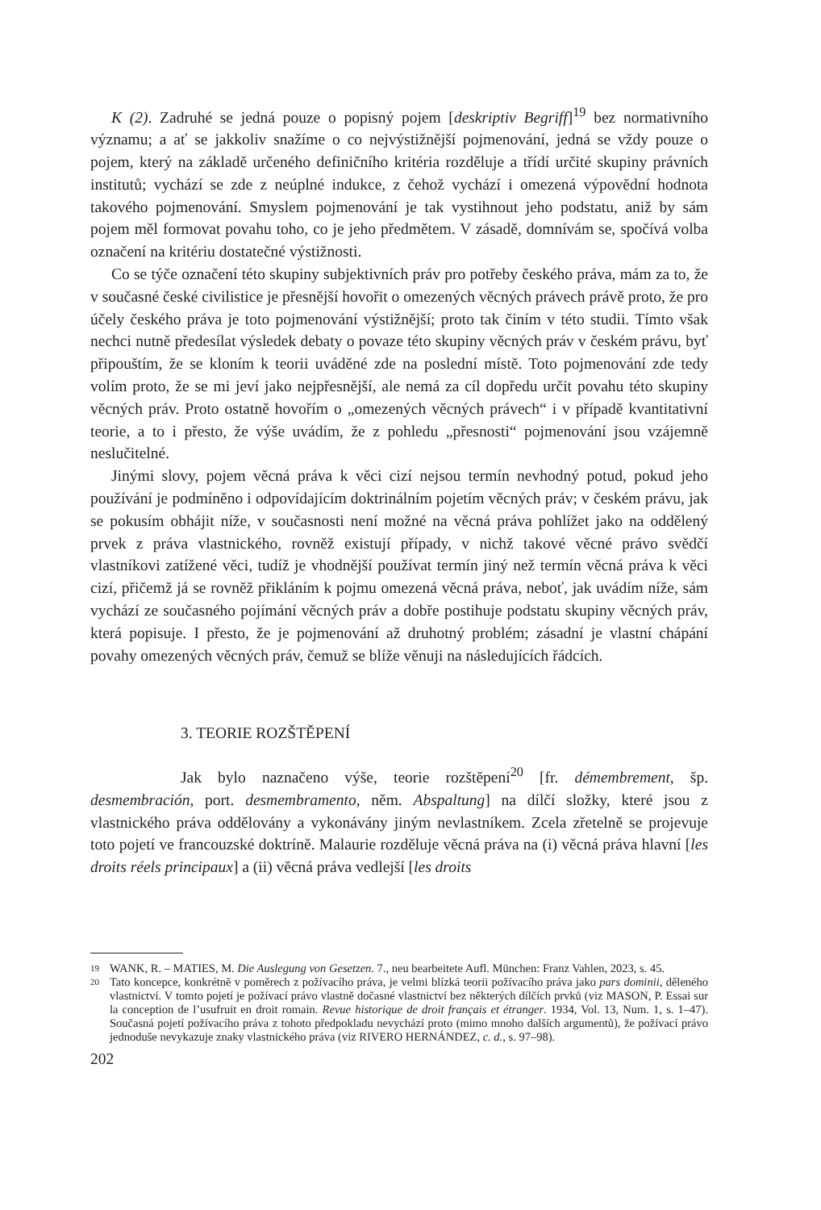K (2). Zadruhé se jedná pouze o popisný pojem [deskriptiv Begriff]<sup>19</sup> bez normativního významu; a ať se jakkoliv snažíme o co nejvýstižnější pojmenování, jedná se vždy pouze o pojem, který na základě určeného definičního kritéria rozděluje a třídí určité skupiny právních institutů; vychází se zde z neúplné indukce, z čehož vychází i omezená výpovědní hodnota takového pojmenování. Smyslem pojmenování je tak vystihnout jeho podstatu, aniž by sám pojem měl formovat povahu toho, co je jeho předmětem. V zásadě, domnívám se, spočívá volba označení na kritériu dostatečné výstižnosti.
Co se týče označení této skupiny subjektivních práv pro potřeby českého práva, mám za to, že v současné české civilistice je přesnější hovořit o omezených věcných právech právě proto, že pro účely českého práva je toto pojmenování výstižnější; proto tak činím v této studii. Tímto však nechci nutně předesílat výsledek debaty o povaze této skupiny věcných práv v českém právu, byť připouštím, že se kloním k teorii uváděné zde na poslední místě. Toto pojmenování zde tedy volím proto, že se mi jeví jako nejpřesnější, ale nemá za cíl dopředu určit povahu této skupiny věcných práv. Proto ostatně hovořím o „omezených věcných právech“ i v případě kvantitativní teorie, a to i přesto, že výše uvádím, že z pohledu „přesnosti“ pojmenování jsou vzájemně neslučitelné.
Jinými slovy, pojem věcná práva k věci cizí nejsou termín nevhodný potud, pokud jeho používání je podmíněno i odpovídajícím doktrinálním pojetím věcných práv; v českém právu, jak se pokusím obhájit níže, v současnosti není možné na věcná práva pohlížet jako na oddělený prvek z práva vlastnického, rovněž existují případy, v nichž takové věcné právo svědčí vlastníkovi zatížené věci, tudíž je vhodnější používat termín jiný než termín věcná práva k věci cizí, přičemž já se rovněž přikláním k pojmu omezená věcná práva, neboť, jak uvádím níže, sám vychází ze současného pojímání věcných práv a dobře postihuje podstatu skupiny věcných práv, která popisuje. I přesto, že je pojmenování až druhotný problém; zásadní je vlastní chápání povahy omezených věcných práv, čemuž se blíže věnuji na následujících řádcích.
3. TEORIE ROZŠTĚPENÍ
Jak bylo naznačeno výše, teorie rozštěpení<sup>20</sup> [fr. démembrement, šp. desmembración, port. desmembramento, něm. Abspaltung] na dílčí složky, které jsou z vlastnického práva oddělovány a vykonávány jiným nevlastníkem. Zcela zřetelně se projevuje toto pojetí ve francouzské doktríně. Malaurie rozděluje věcná práva na (i) věcná práva hlavní [les droits réels principaux] a (ii) věcná práva vedlejší [les droits
19
WANK, R. – MATIES, M. Die Auslegung von Gesetzen. 7., neu bearbeitete Aufl. München: Franz Vahlen, 2023, s. 45.
20
Tato koncepce, konkrétně v poměrech z požívacího práva, je velmi blízká teorii požívacího práva jako pars dominii, děleného vlastnictví. V tomto pojetí je požívací právo vlastně dočasné vlastnictví bez některých dílčích prvků (viz MASON, P. Essai sur la conception de l’usufruit en droit romain. Revue historique de droit français et étranger. 1934, Vol. 13, Num. 1, s. 1–47). Současná pojetí požívacího práva z tohoto předpokladu nevychází proto (mimo mnoho dalších argumentů), že požívací právo jednoduše nevykazuje znaky vlastnického práva (viz RIVERO HERNÁNDEZ, c. d., s. 97–98).
202